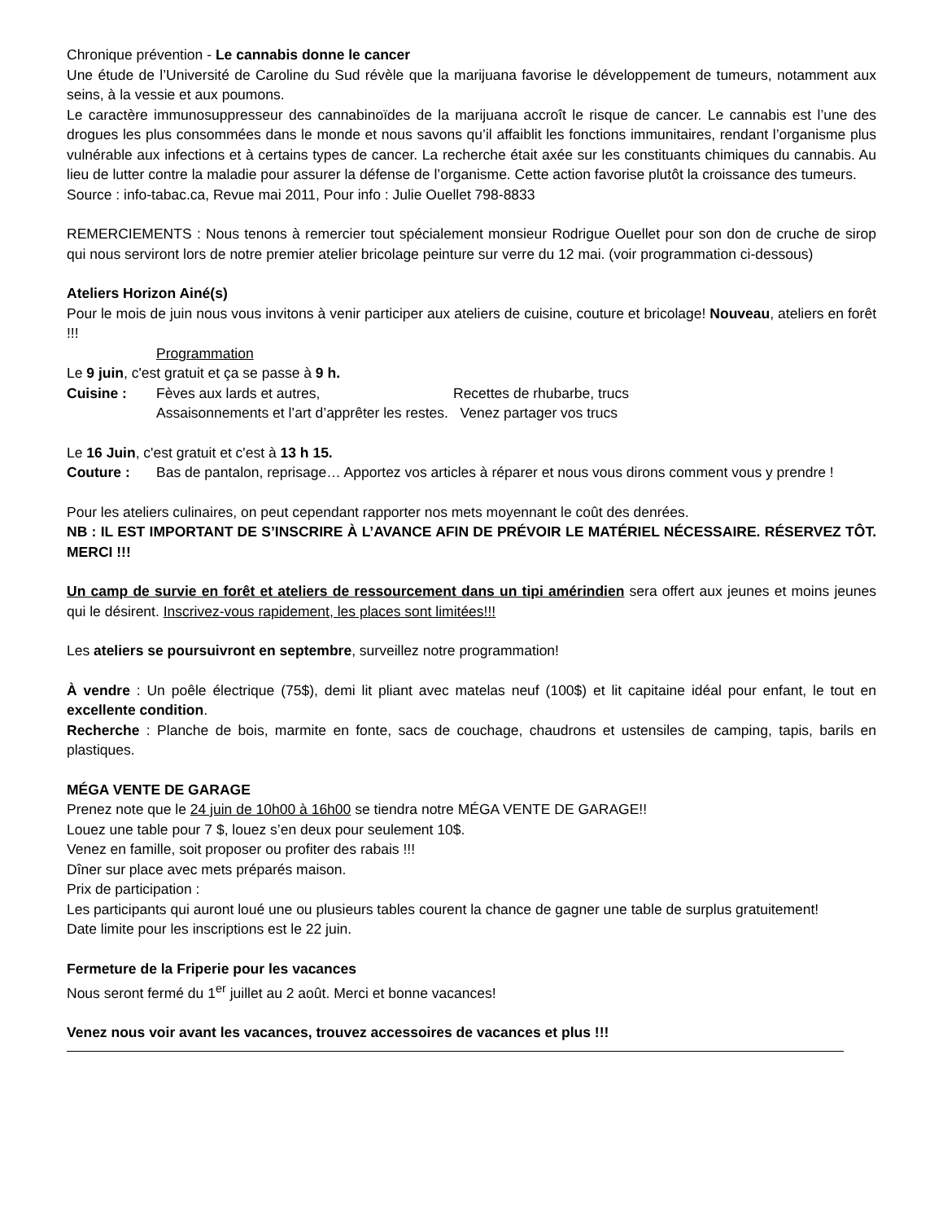Chronique prévention - Le cannabis donne le cancer
Une étude de l’Université de Caroline du Sud révèle que la marijuana favorise le développement de tumeurs, notamment aux seins, à la vessie et aux poumons.
Le caractère immunosuppresseur des cannabinoïdes de la marijuana accroît le risque de cancer. Le cannabis est l’une des drogues les plus consommées dans le monde et nous savons qu’il affaiblit les fonctions immunitaires, rendant l’organisme plus vulnérable aux infections et à certains types de cancer. La recherche était axée sur les constituants chimiques du cannabis. Au lieu de lutter contre la maladie pour assurer la défense de l’organisme. Cette action favorise plutôt la croissance des tumeurs.
Source : info-tabac.ca, Revue mai 2011, Pour info : Julie Ouellet 798-8833
REMERCIEMENTS : Nous tenons à remercier tout spécialement monsieur Rodrigue Ouellet pour son don de cruche de sirop qui nous serviront lors de notre premier atelier bricolage peinture sur verre du 12 mai. (voir programmation ci-dessous)
Ateliers Horizon Ainé(s)
Pour le mois de juin nous vous invitons à venir participer aux ateliers de cuisine, couture et bricolage! Nouveau, ateliers en forêt !!!
Programmation
Le 9 juin, c'est gratuit et ça se passe à 9 h.
Cuisine : Fèves aux lards et autres, Recettes de rhubarbe, trucs
Assaisonnements et l’art d’apprêter les restes. Venez partager vos trucs
Le 16 Juin, c'est gratuit et c'est à 13 h 15.
Couture : Bas de pantalon, reprisage… Apportez vos articles à réparer et nous vous dirons comment vous y prendre !
Pour les ateliers culinaires, on peut cependant rapporter nos mets moyennant le coût des denrées.
NB : IL EST IMPORTANT DE S’INSCRIRE À L’AVANCE AFIN DE PRÉVOIR LE MATÉRIEL NÉCESSAIRE. RÉSERVEZ TÔT. MERCI !!!
Un camp de survie en forêt et ateliers de ressourcement dans un tipi amérindien sera offert aux jeunes et moins jeunes qui le désirent. Inscrivez-vous rapidement, les places sont limitées!!!
Les ateliers se poursuivront en septembre, surveillez notre programmation!
À vendre : Un poêle électrique (75$), demi lit pliant avec matelas neuf (100$) et lit capitaine idéal pour enfant, le tout en excellente condition.
Recherche : Planche de bois, marmite en fonte, sacs de couchage, chaudrons et ustensiles de camping, tapis, barils en plastiques.
MÉGA VENTE DE GARAGE
Prenez note que le 24 juin de 10h00 à 16h00 se tiendra notre MÉGA VENTE DE GARAGE!!
Louez une table pour 7 $, louez s’en deux pour seulement 10$.
Venez en famille, soit proposer ou profiter des rabais !!!
Dîner sur place avec mets préparés maison.
Prix de participation :
Les participants qui auront loué une ou plusieurs tables courent la chance de gagner une table de surplus gratuitement!
Date limite pour les inscriptions est le 22 juin.
Fermeture de la Friperie pour les vacances
Nous seront fermé du 1<sup>er</sup> juillet au 2 août. Merci et bonne vacances!
Venez nous voir avant les vacances, trouvez accessoires de vacances et plus !!!